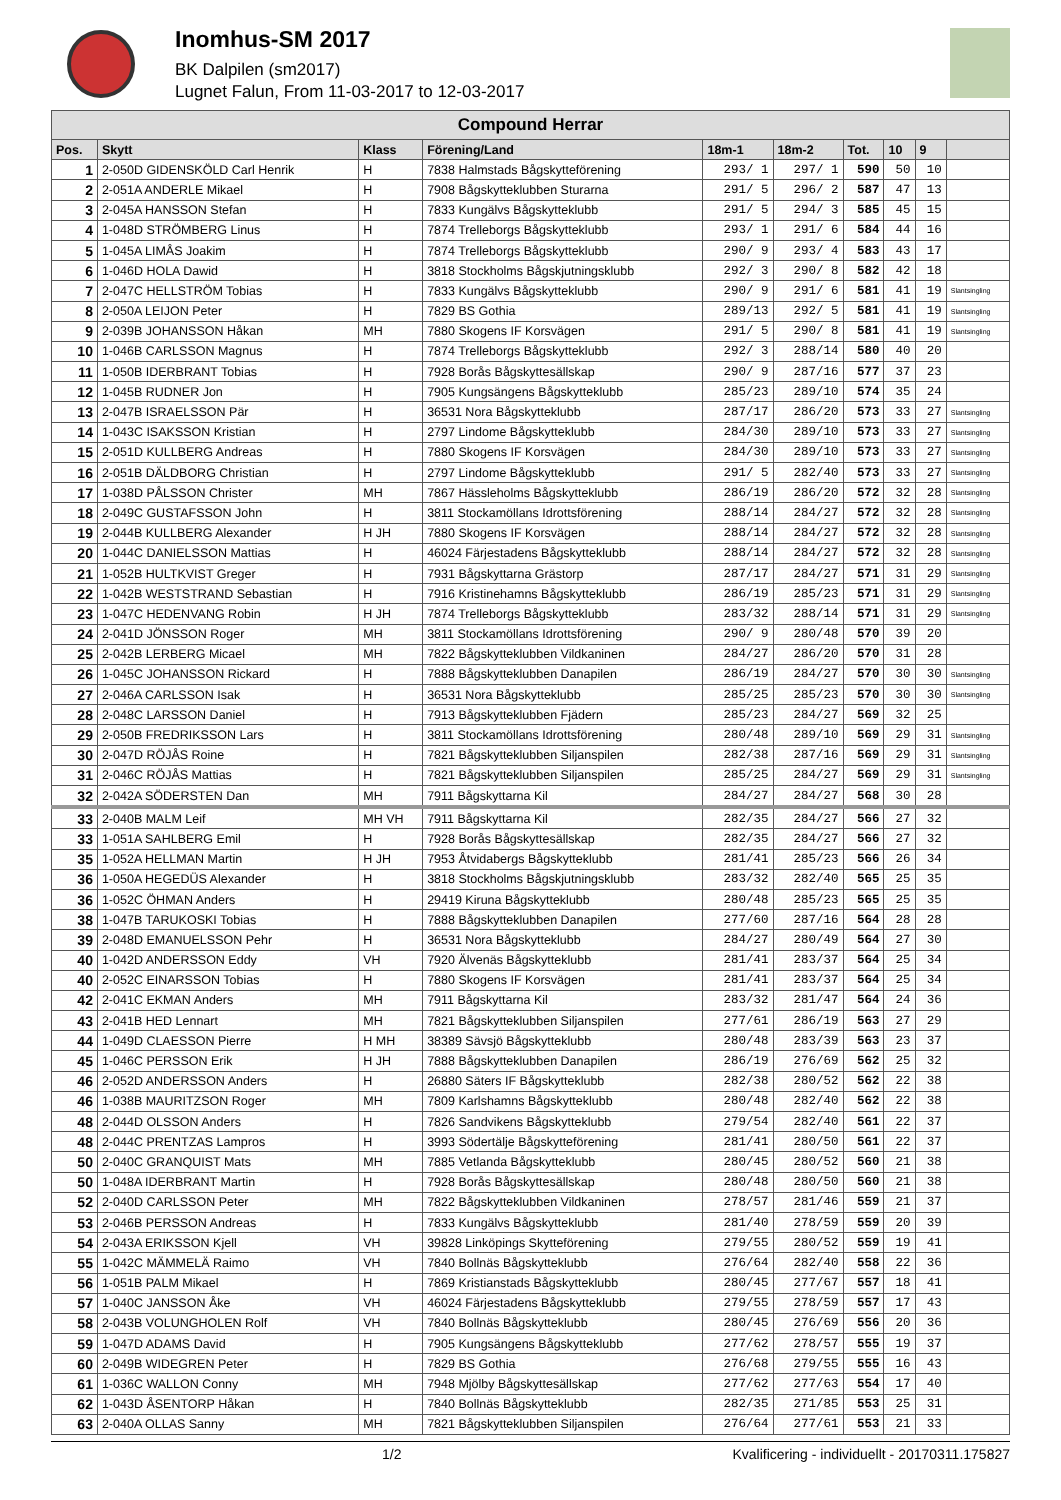Inomhus-SM 2017
BK Dalpilen (sm2017)
Lugnet Falun, From 11-03-2017 to 12-03-2017
| Compound Herrar | | | | | | | | | |
| --- | --- | --- | --- | --- | --- | --- | --- | --- | --- |
| Pos. | Skytt | Klass | Förening/Land | 18m-1 | 18m-2 | Tot. | 10 | 9 | |
| 1 | 2-050D GIDENSKÖLD Carl Henrik | H | 7838 Halmstads Bågskytteförening | 293/ 1 | 297/ 1 | 590 | 50 | 10 | |
| 2 | 2-051A ANDERLE Mikael | H | 7908 Bågskytteklubben Sturarna | 291/ 5 | 296/ 2 | 587 | 47 | 13 | |
| 3 | 2-045A HANSSON Stefan | H | 7833 Kungälvs Bågskytteklubb | 291/ 5 | 294/ 3 | 585 | 45 | 15 | |
| 4 | 1-048D STRÖMBERG Linus | H | 7874 Trelleborgs Bågskytteklubb | 293/ 1 | 291/ 6 | 584 | 44 | 16 | |
| 5 | 1-045A LIMÅS Joakim | H | 7874 Trelleborgs Bågskytteklubb | 290/ 9 | 293/ 4 | 583 | 43 | 17 | |
| 6 | 1-046D HOLA Dawid | H | 3818 Stockholms Bågskjutningsklubb | 292/ 3 | 290/ 8 | 582 | 42 | 18 | |
| 7 | 2-047C HELLSTRÖM Tobias | H | 7833 Kungälvs Bågskytteklubb | 290/ 9 | 291/ 6 | 581 | 41 | 19 | Slantsingling |
| 8 | 2-050A LEIJON Peter | H | 7829 BS Gothia | 289/13 | 292/ 5 | 581 | 41 | 19 | Slantsingling |
| 9 | 2-039B JOHANSSON Håkan | MH | 7880 Skogens IF Korsvägen | 291/ 5 | 290/ 8 | 581 | 41 | 19 | Slantsingling |
| 10 | 1-046B CARLSSON Magnus | H | 7874 Trelleborgs Bågskytteklubb | 292/ 3 | 288/14 | 580 | 40 | 20 | |
| 11 | 1-050B IDERBRANT Tobias | H | 7928 Borås Bågskyttesällskap | 290/ 9 | 287/16 | 577 | 37 | 23 | |
| 12 | 1-045B RUDNER Jon | H | 7905 Kungsängens Bågskytteklubb | 285/23 | 289/10 | 574 | 35 | 24 | |
| 13 | 2-047B ISRAELSSON Pär | H | 36531 Nora Bågskytteklubb | 287/17 | 286/20 | 573 | 33 | 27 | Slantsingling |
| 14 | 1-043C ISAKSSON Kristian | H | 2797 Lindome Bågskytteklubb | 284/30 | 289/10 | 573 | 33 | 27 | Slantsingling |
| 15 | 2-051D KULLBERG Andreas | H | 7880 Skogens IF Korsvägen | 284/30 | 289/10 | 573 | 33 | 27 | Slantsingling |
| 16 | 2-051B DÄLDBORG Christian | H | 2797 Lindome Bågskytteklubb | 291/ 5 | 282/40 | 573 | 33 | 27 | Slantsingling |
| 17 | 1-038D PÅLSSON Christer | MH | 7867 Hässleholms Bågskytteklubb | 286/19 | 286/20 | 572 | 32 | 28 | Slantsingling |
| 18 | 2-049C GUSTAFSSON John | H | 3811 Stockamöllans Idrottsförening | 288/14 | 284/27 | 572 | 32 | 28 | Slantsingling |
| 19 | 2-044B KULLBERG Alexander | H JH | 7880 Skogens IF Korsvägen | 288/14 | 284/27 | 572 | 32 | 28 | Slantsingling |
| 20 | 1-044C DANIELSSON Mattias | H | 46024 Färjestadens Bågskytteklubb | 288/14 | 284/27 | 572 | 32 | 28 | Slantsingling |
| 21 | 1-052B HULTKVIST Greger | H | 7931 Bågskyttarna Grästorp | 287/17 | 284/27 | 571 | 31 | 29 | Slantsingling |
| 22 | 1-042B WESTSTRAND Sebastian | H | 7916 Kristinehamns Bågskytteklubb | 286/19 | 285/23 | 571 | 31 | 29 | Slantsingling |
| 23 | 1-047C HEDENVANG Robin | H JH | 7874 Trelleborgs Bågskytteklubb | 283/32 | 288/14 | 571 | 31 | 29 | Slantsingling |
| 24 | 2-041D JÖNSSON Roger | MH | 3811 Stockamöllans Idrottsförening | 290/ 9 | 280/48 | 570 | 39 | 20 | |
| 25 | 2-042B LERBERG Micael | MH | 7822 Bågskytteklubben Vildkaninen | 284/27 | 286/20 | 570 | 31 | 28 | |
| 26 | 1-045C JOHANSSON Rickard | H | 7888 Bågskytteklubben Danapilen | 286/19 | 284/27 | 570 | 30 | 30 | Slantsingling |
| 27 | 2-046A CARLSSON Isak | H | 36531 Nora Bågskytteklubb | 285/25 | 285/23 | 570 | 30 | 30 | Slantsingling |
| 28 | 2-048C LARSSON Daniel | H | 7913 Bågskytteklubben Fjädern | 285/23 | 284/27 | 569 | 32 | 25 | |
| 29 | 2-050B FREDRIKSSON Lars | H | 3811 Stockamöllans Idrottsförening | 280/48 | 289/10 | 569 | 29 | 31 | Slantsingling |
| 30 | 2-047D RÖJÅS Roine | H | 7821 Bågskytteklubben Siljanspilen | 282/38 | 287/16 | 569 | 29 | 31 | Slantsingling |
| 31 | 2-046C RÖJÅS Mattias | H | 7821 Bågskytteklubben Siljanspilen | 285/25 | 284/27 | 569 | 29 | 31 | Slantsingling |
| 32 | 2-042A SÖDERSTEN Dan | MH | 7911 Bågskyttarna Kil | 284/27 | 284/27 | 568 | 30 | 28 | |
| 33 | 2-040B MALM Leif | MH VH | 7911 Bågskyttarna Kil | 282/35 | 284/27 | 566 | 27 | 32 | |
| 33 | 1-051A SAHLBERG Emil | H | 7928 Borås Bågskyttesällskap | 282/35 | 284/27 | 566 | 27 | 32 | |
| 35 | 1-052A HELLMAN Martin | H JH | 7953 Åtvidabergs Bågskytteklubb | 281/41 | 285/23 | 566 | 26 | 34 | |
| 36 | 1-050A HEGEDÜS Alexander | H | 3818 Stockholms Bågskjutningsklubb | 283/32 | 282/40 | 565 | 25 | 35 | |
| 36 | 1-052C ÖHMAN Anders | H | 29419 Kiruna Bågskytteklubb | 280/48 | 285/23 | 565 | 25 | 35 | |
| 38 | 1-047B TARUKOSKI Tobias | H | 7888 Bågskytteklubben Danapilen | 277/60 | 287/16 | 564 | 28 | 28 | |
| 39 | 2-048D EMANUELSSON Pehr | H | 36531 Nora Bågskytteklubb | 284/27 | 280/49 | 564 | 27 | 30 | |
| 40 | 1-042D ANDERSSON Eddy | VH | 7920 Älvenäs Bågskytteklubb | 281/41 | 283/37 | 564 | 25 | 34 | |
| 40 | 2-052C EINARSSON Tobias | H | 7880 Skogens IF Korsvägen | 281/41 | 283/37 | 564 | 25 | 34 | |
| 42 | 2-041C EKMAN Anders | MH | 7911 Bågskyttarna Kil | 283/32 | 281/47 | 564 | 24 | 36 | |
| 43 | 2-041B HED Lennart | MH | 7821 Bågskytteklubben Siljanspilen | 277/61 | 286/19 | 563 | 27 | 29 | |
| 44 | 1-049D CLAESSON Pierre | H MH | 38389 Sävsjö Bågskytteklubb | 280/48 | 283/39 | 563 | 23 | 37 | |
| 45 | 1-046C PERSSON Erik | H JH | 7888 Bågskytteklubben Danapilen | 286/19 | 276/69 | 562 | 25 | 32 | |
| 46 | 2-052D ANDERSSON Anders | H | 26880 Säters IF Bågskytteklubb | 282/38 | 280/52 | 562 | 22 | 38 | |
| 46 | 1-038B MAURITZSON Roger | MH | 7809 Karlshamns Bågskytteklubb | 280/48 | 282/40 | 562 | 22 | 38 | |
| 48 | 2-044D OLSSON Anders | H | 7826 Sandvikens Bågskytteklubb | 279/54 | 282/40 | 561 | 22 | 37 | |
| 48 | 2-044C PRENTZAS Lampros | H | 3993 Södertälje Bågskytteförening | 281/41 | 280/50 | 561 | 22 | 37 | |
| 50 | 2-040C GRANQUIST Mats | MH | 7885 Vetlanda Bågskytteklubb | 280/45 | 280/52 | 560 | 21 | 38 | |
| 50 | 1-048A IDERBRANT Martin | H | 7928 Borås Bågskyttesällskap | 280/48 | 280/50 | 560 | 21 | 38 | |
| 52 | 2-040D CARLSSON Peter | MH | 7822 Bågskytteklubben Vildkaninen | 278/57 | 281/46 | 559 | 21 | 37 | |
| 53 | 2-046B PERSSON Andreas | H | 7833 Kungälvs Bågskytteklubb | 281/40 | 278/59 | 559 | 20 | 39 | |
| 54 | 2-043A ERIKSSON Kjell | VH | 39828 Linköpings Skytteförening | 279/55 | 280/52 | 559 | 19 | 41 | |
| 55 | 1-042C MÄMMELÄ Raimo | VH | 7840 Bollnäs Bågskytteklubb | 276/64 | 282/40 | 558 | 22 | 36 | |
| 56 | 1-051B PALM Mikael | H | 7869 Kristianstads Bågskytteklubb | 280/45 | 277/67 | 557 | 18 | 41 | |
| 57 | 1-040C JANSSON Åke | VH | 46024 Färjestadens Bågskytteklubb | 279/55 | 278/59 | 557 | 17 | 43 | |
| 58 | 2-043B VOLUNGHOLEN Rolf | VH | 7840 Bollnäs Bågskytteklubb | 280/45 | 276/69 | 556 | 20 | 36 | |
| 59 | 1-047D ADAMS David | H | 7905 Kungsängens Bågskytteklubb | 277/62 | 278/57 | 555 | 19 | 37 | |
| 60 | 2-049B WIDEGREN Peter | H | 7829 BS Gothia | 276/68 | 279/55 | 555 | 16 | 43 | |
| 61 | 1-036C WALLON Conny | MH | 7948 Mjölby Bågskyttesällskap | 277/62 | 277/63 | 554 | 17 | 40 | |
| 62 | 1-043D ÅSENTORP Håkan | H | 7840 Bollnäs Bågskytteklubb | 282/35 | 271/85 | 553 | 25 | 31 | |
| 63 | 2-040A OLLAS Sanny | MH | 7821 Bågskytteklubben Siljanspilen | 276/64 | 277/61 | 553 | 21 | 33 | |
1/2 Kvalificering - individuellt - 20170311.175827